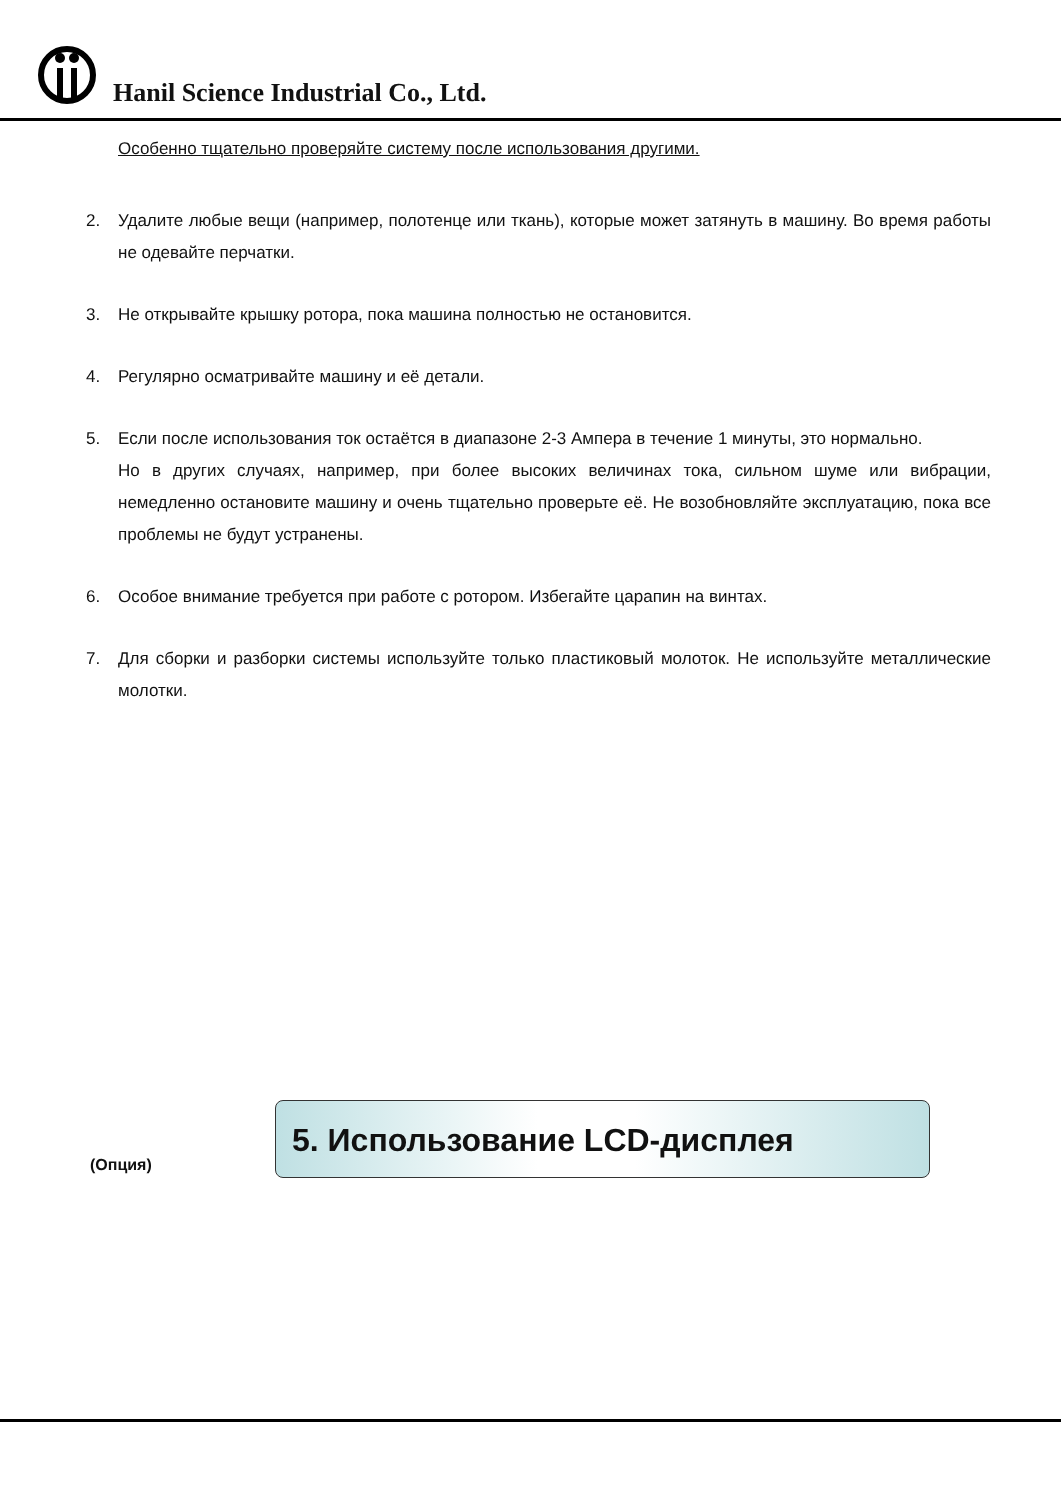Hanil Science Industrial Co., Ltd.
Особенно тщательно проверяйте систему после использования другими.
2. Удалите любые вещи (например, полотенце или ткань), которые может затянуть в машину. Во время работы не одевайте перчатки.
3. Не открывайте крышку ротора, пока машина полностью не остановится.
4. Регулярно осматривайте машину и её детали.
5. Если после использования ток остаётся в диапазоне 2-3 Ампера в течение 1 минуты, это нормально.
Но в других случаях, например, при более высоких величинах тока, сильном шуме или вибрации, немедленно остановите машину и очень тщательно проверьте её. Не возобновляйте эксплуатацию, пока все проблемы не будут устранены.
6. Особое внимание требуется при работе с ротором. Избегайте царапин на винтах.
7. Для сборки и разборки системы используйте только пластиковый молоток. Не используйте металлические молотки.
5. Использование LCD-дисплея
(Опция)